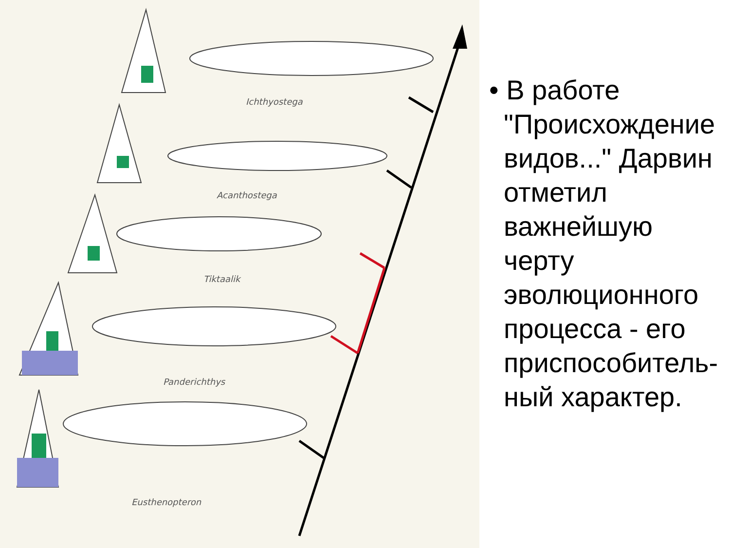Ichthyostega
Acanthostega
Tiktaalik
Panderichthys
Eusthenopteron
• В работе "Происхождение видов..." Дарвин отметил важнейшую черту эволюционного процесса - его приспособитель-ный характер.